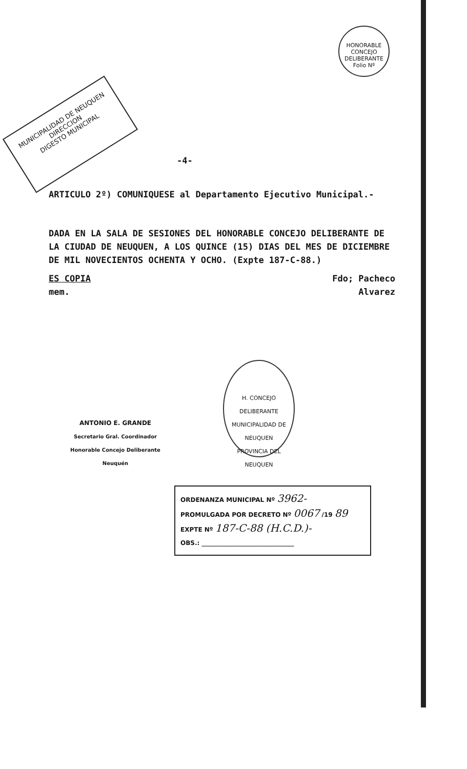HONORABLE CONCEJO DELIBERANTE
Folio Nº
MUNICIPALIDAD DE NEUQUEN
DIRECCION
DIGESTO MUNICIPAL
-4-
ARTICULO 2º) COMUNIQUESE al Departamento Ejecutivo Municipal.-
DADA EN LA SALA DE SESIONES DEL HONORABLE CONCEJO DELIBERANTE DE LA CIUDAD DE NEUQUEN, A LOS QUINCE (15) DIAS DEL MES DE DICIEMBRE DE MIL NOVECIENTOS OCHENTA Y OCHO. (Expte 187-C-88.)
ES COPIA
mem.
Fdo; Pacheco
Alvarez
ANTONIO E. GRANDE
Secretario Gral. Coordinador
Honorable Concejo Deliberante
Neuquén
H. CONCEJO DELIBERANTE
MUNICIPALIDAD DE NEUQUEN
PROVINCIA DEL NEUQUEN
ORDENANZA MUNICIPAL Nº 3962-
PROMULGADA POR DECRETO Nº 0067 /19 89
EXPTE Nº 187-C-88 (H.C.D.)-
OBS.: ______________________________